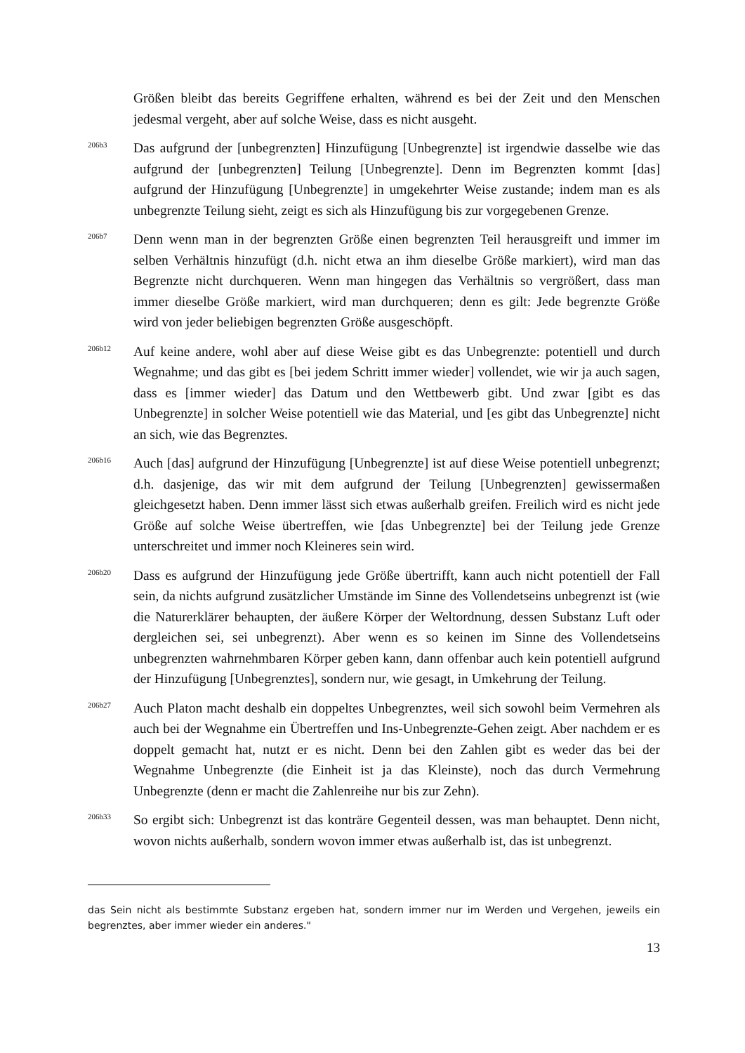Größen bleibt das bereits Gegriffene erhalten, während es bei der Zeit und den Menschen jedesmal vergeht, aber auf solche Weise, dass es nicht ausgeht.
206b3
Das aufgrund der [unbegrenzten] Hinzufügung [Unbegrenzte] ist irgendwie dasselbe wie das aufgrund der [unbegrenzten] Teilung [Unbegrenzte]. Denn im Begrenzten kommt [das] aufgrund der Hinzufügung [Unbegrenzte] in umgekehrter Weise zustande; indem man es als unbegrenzte Teilung sieht, zeigt es sich als Hinzufügung bis zur vorgegebenen Grenze.
206b7
Denn wenn man in der begrenzten Größe einen begrenzten Teil herausgreift und immer im selben Verhältnis hinzufügt (d.h. nicht etwa an ihm dieselbe Größe markiert), wird man das Begrenzte nicht durchqueren. Wenn man hingegen das Verhältnis so vergrößert, dass man immer dieselbe Größe markiert, wird man durchqueren; denn es gilt: Jede begrenzte Größe wird von jeder beliebigen begrenzten Größe ausgeschöpft.
206b12
Auf keine andere, wohl aber auf diese Weise gibt es das Unbegrenzte: potentiell und durch Wegnahme; und das gibt es [bei jedem Schritt immer wieder] vollendet, wie wir ja auch sagen, dass es [immer wieder] das Datum und den Wettbewerb gibt. Und zwar [gibt es das Unbegrenzte] in solcher Weise potentiell wie das Material, und [es gibt das Unbegrenzte] nicht an sich, wie das Begrenztes.
206b16
Auch [das] aufgrund der Hinzufügung [Unbegrenzte] ist auf diese Weise potentiell unbegrenzt; d.h. dasjenige, das wir mit dem aufgrund der Teilung [Unbegrenzten] gewissermaßen gleichgesetzt haben. Denn immer lässt sich etwas außerhalb greifen. Freilich wird es nicht jede Größe auf solche Weise übertreffen, wie [das Unbegrenzte] bei der Teilung jede Grenze unterschreitet und immer noch Kleineres sein wird.
206b20
Dass es aufgrund der Hinzufügung jede Größe übertrifft, kann auch nicht potentiell der Fall sein, da nichts aufgrund zusätzlicher Umstände im Sinne des Vollendetseins unbegrenzt ist (wie die Naturerklärer behaupten, der äußere Körper der Weltordnung, dessen Substanz Luft oder dergleichen sei, sei unbegrenzt). Aber wenn es so keinen im Sinne des Vollendetseins unbegrenzten wahrnehmbaren Körper geben kann, dann offenbar auch kein potentiell aufgrund der Hinzufügung [Unbegrenztes], sondern nur, wie gesagt, in Umkehrung der Teilung.
206b27
Auch Platon macht deshalb ein doppeltes Unbegrenztes, weil sich sowohl beim Vermehren als auch bei der Wegnahme ein Übertreffen und Ins-Unbegrenzte-Gehen zeigt. Aber nachdem er es doppelt gemacht hat, nutzt er es nicht. Denn bei den Zahlen gibt es weder das bei der Wegnahme Unbegrenzte (die Einheit ist ja das Kleinste), noch das durch Vermehrung Unbegrenzte (denn er macht die Zahlenreihe nur bis zur Zehn).
206b33
So ergibt sich: Unbegrenzt ist das konträre Gegenteil dessen, was man behauptet. Denn nicht, wovon nichts außerhalb, sondern wovon immer etwas außerhalb ist, das ist unbegrenzt.
das Sein nicht als bestimmte Substanz ergeben hat, sondern immer nur im Werden und Vergehen, jeweils ein begrenztes, aber immer wieder ein anderes."
13